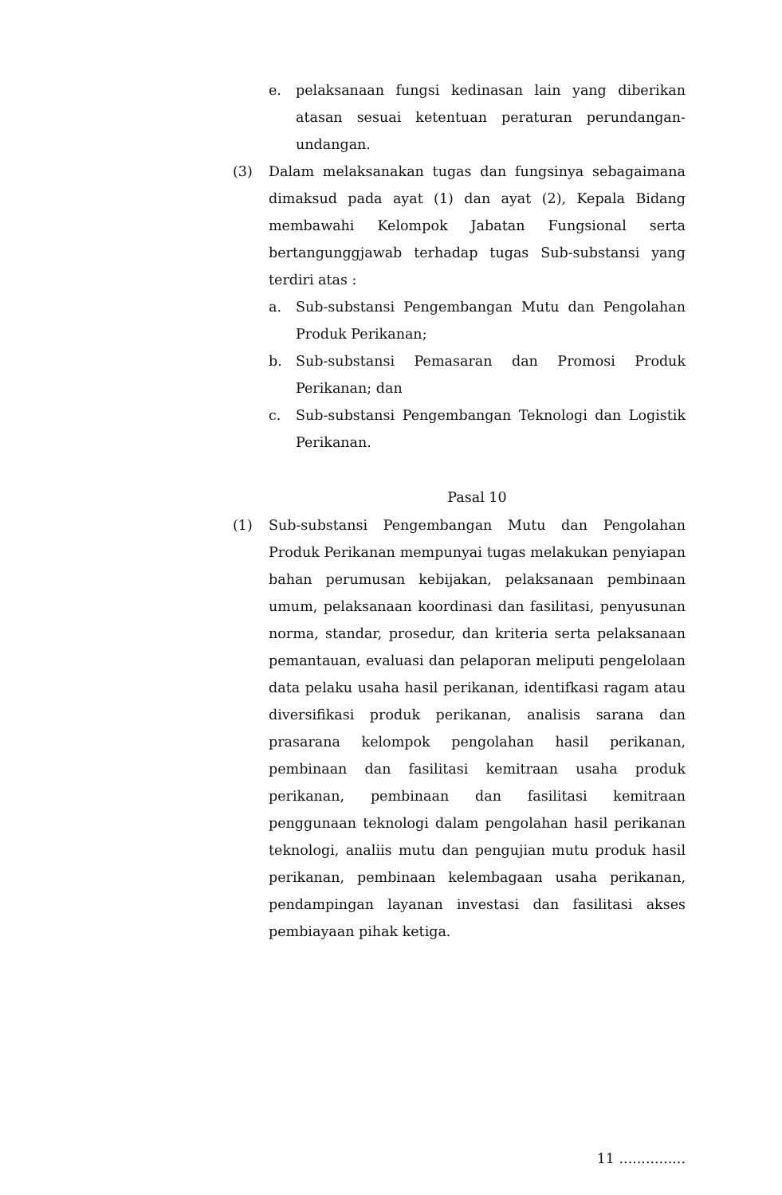e. pelaksanaan fungsi kedinasan lain yang diberikan atasan sesuai ketentuan peraturan perundangan-undangan.
(3) Dalam melaksanakan tugas dan fungsinya sebagaimana dimaksud pada ayat (1) dan ayat (2), Kepala Bidang membawahi Kelompok Jabatan Fungsional serta bertangunggjawab terhadap tugas Sub-substansi yang terdiri atas :
a. Sub-substansi Pengembangan Mutu dan Pengolahan Produk Perikanan;
b. Sub-substansi Pemasaran dan Promosi Produk Perikanan; dan
c. Sub-substansi Pengembangan Teknologi dan Logistik Perikanan.
Pasal 10
(1) Sub-substansi Pengembangan Mutu dan Pengolahan Produk Perikanan mempunyai tugas melakukan penyiapan bahan perumusan kebijakan, pelaksanaan pembinaan umum, pelaksanaan koordinasi dan fasilitasi, penyusunan norma, standar, prosedur, dan kriteria serta pelaksanaan pemantauan, evaluasi dan pelaporan meliputi pengelolaan data pelaku usaha hasil perikanan, identifkasi ragam atau diversifikasi produk perikanan, analisis sarana dan prasarana kelompok pengolahan hasil perikanan, pembinaan dan fasilitasi kemitraan usaha produk perikanan, pembinaan dan fasilitasi kemitraan penggunaan teknologi dalam pengolahan hasil perikanan teknologi, analiis mutu dan pengujian mutu produk hasil perikanan, pembinaan kelembagaan usaha perikanan, pendampingan layanan investasi dan fasilitasi akses pembiayaan pihak ketiga.
11 ...............